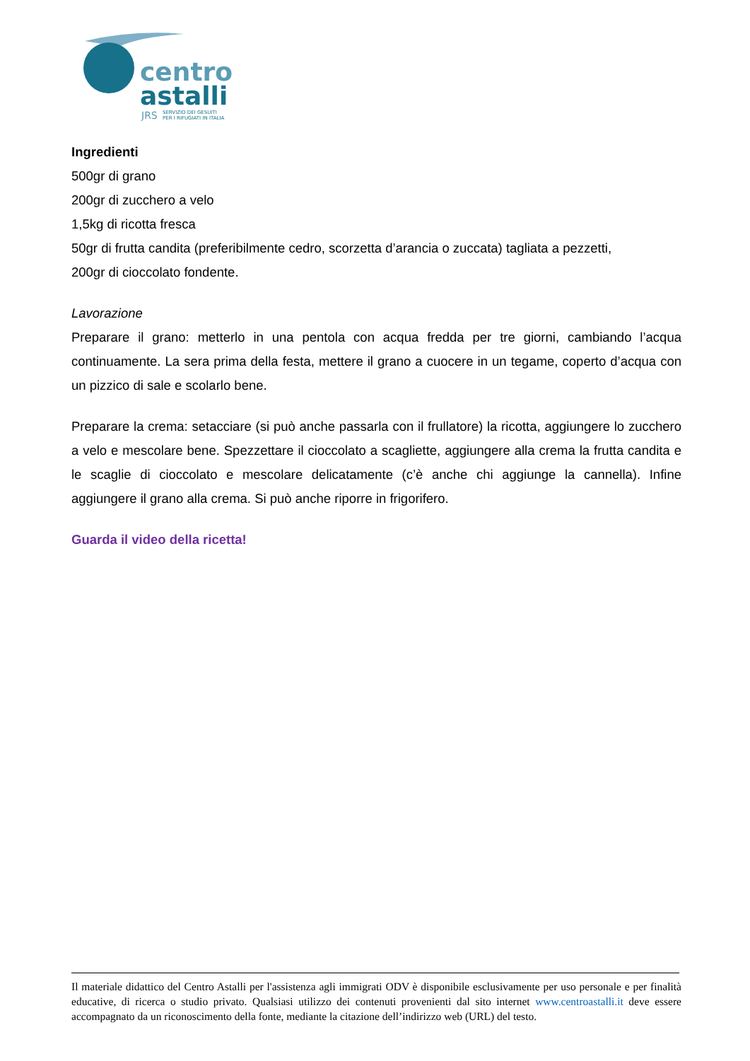centro
astalli
JRS
SERVIZIO DEI GESUITI
PER I RIFUGIATI IN ITALIA
Ingredienti
500gr di grano
200gr di zucchero a velo
1,5kg di ricotta fresca
50gr di frutta candita (preferibilmente cedro, scorzetta d’arancia o zuccata) tagliata a pezzetti,
200gr di cioccolato fondente.
Lavorazione
Preparare il grano: metterlo in una pentola con acqua fredda per tre giorni, cambiando l’acqua continuamente. La sera prima della festa, mettere il grano a cuocere in un tegame, coperto d’acqua con un pizzico di sale e scolarlo bene.
Preparare la crema: setacciare (si può anche passarla con il frullatore) la ricotta, aggiungere lo zucchero a velo e mescolare bene. Spezzettare il cioccolato a scagliette, aggiungere alla crema la frutta candita e le scaglie di cioccolato e mescolare delicatamente (c’è anche chi aggiunge la cannella). Infine aggiungere il grano alla crema. Si può anche riporre in frigorifero.
Guarda il video della ricetta!
Il materiale didattico del Centro Astalli per l'assistenza agli immigrati ODV è disponibile esclusivamente per uso personale e per finalità educative, di ricerca o studio privato. Qualsiasi utilizzo dei contenuti provenienti dal sito internet www.centroastalli.it deve essere accompagnato da un riconoscimento della fonte, mediante la citazione dell’indirizzo web (URL) del testo.